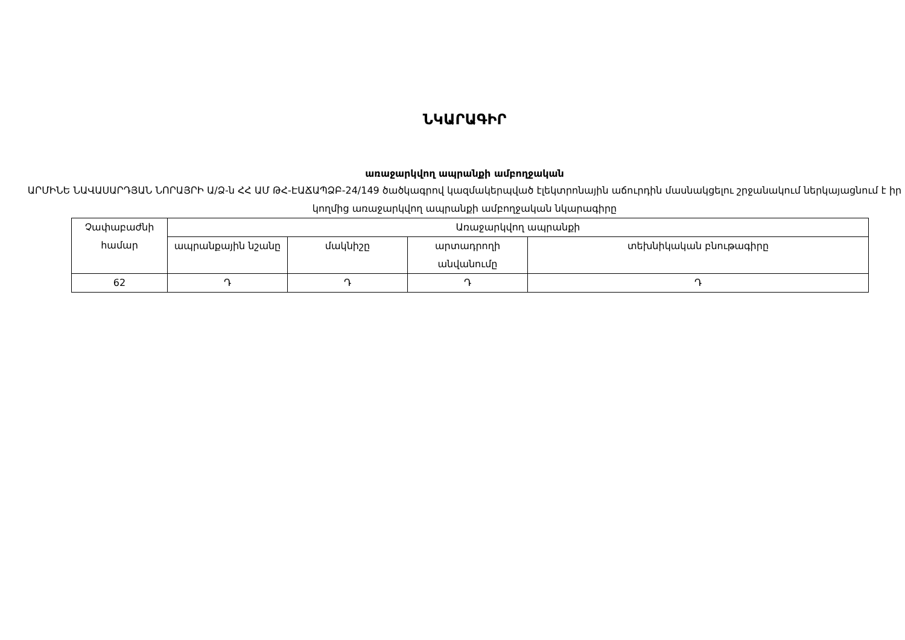ՆԿԱՐԱԳԻՐ
առաջարկվող ապրանքի ամբողջական
ԱՐՄԻՆԵ ՆԱՎԱՍԱՐԴՅԱՆ ՆՈՐԱՅՐԻ Ա/Ձ-ն ՀՀ ԱՄ ԹՀ-ԷԱՃԱՊՁԲ-24/149 ծածկագրով կազմակերպված էլեկտրոնային աճուրդին մասնակցելու շրջանակում ներկայացնում է իր կողմից առաջարկվող ապրանքի ամբողջական նկարագիրը
| Չափաբաժնի համար | Առաջարկվող ապրանքի | | | |
| --- | --- | --- | --- | --- |
| | ապրանքային նշանը | մակնիշը | արտադրողի անվանումը | տեխնիկական բնութագիրը |
| 62 | Դ | Դ | Դ | Դ |